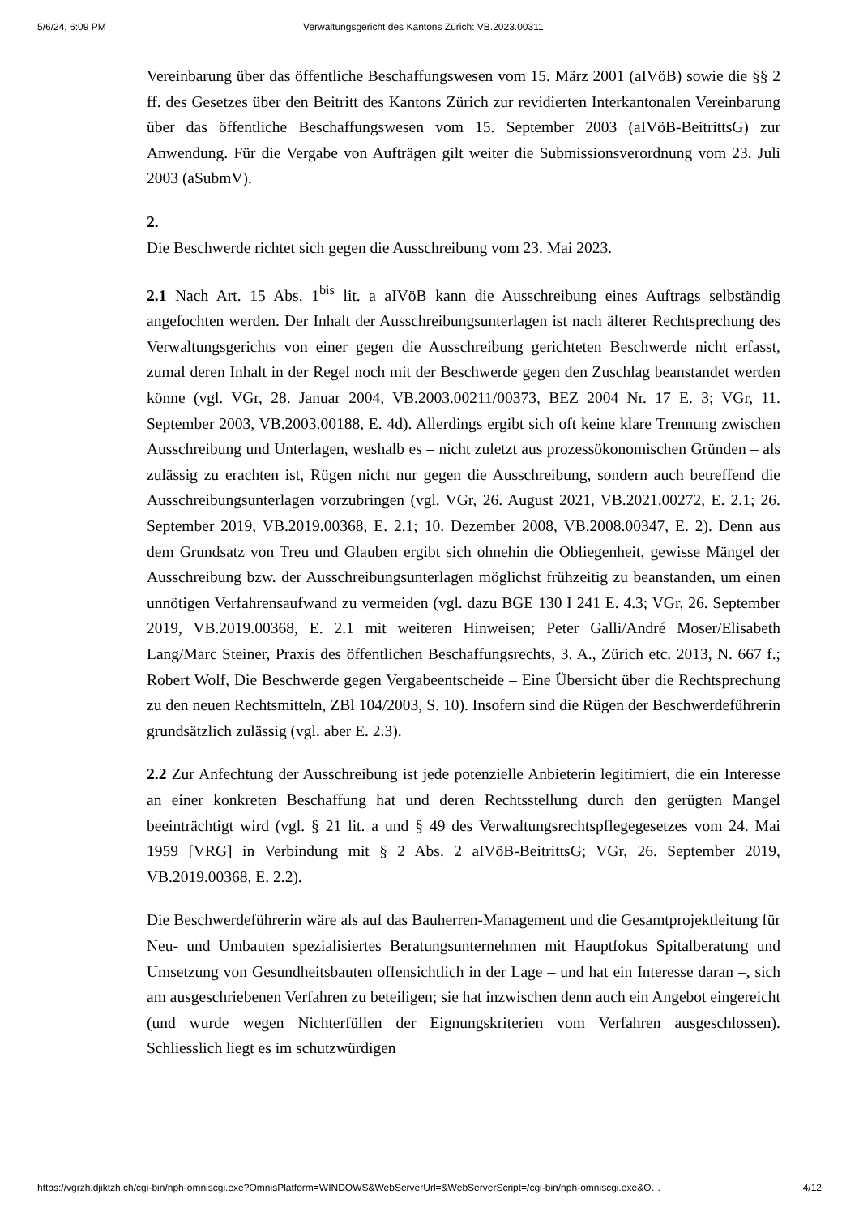5/6/24, 6:09 PM Verwaltungsgericht des Kantons Zürich: VB.2023.00311
Vereinbarung über das öffentliche Beschaffungswesen vom 15. März 2001 (aIVöB) sowie die §§ 2 ff. des Gesetzes über den Beitritt des Kantons Zürich zur revidierten Interkantonalen Vereinbarung über das öffentliche Beschaffungswesen vom 15. September 2003 (aIVöB-BeitrittsG) zur Anwendung. Für die Vergabe von Aufträgen gilt weiter die Submissionsverordnung vom 23. Juli 2003 (aSubmV).
2.
Die Beschwerde richtet sich gegen die Ausschreibung vom 23. Mai 2023.
2.1 Nach Art. 15 Abs. 1<sup>bis</sup> lit. a aIVöB kann die Ausschreibung eines Auftrags selbständig angefochten werden. Der Inhalt der Ausschreibungsunterlagen ist nach älterer Rechtsprechung des Verwaltungsgerichts von einer gegen die Ausschreibung gerichteten Beschwerde nicht erfasst, zumal deren Inhalt in der Regel noch mit der Beschwerde gegen den Zuschlag beanstandet werden könne (vgl. VGr, 28. Januar 2004, VB.2003.00211/00373, BEZ 2004 Nr. 17 E. 3; VGr, 11. September 2003, VB.2003.00188, E. 4d). Allerdings ergibt sich oft keine klare Trennung zwischen Ausschreibung und Unterlagen, weshalb es – nicht zuletzt aus prozessökonomischen Gründen – als zulässig zu erachten ist, Rügen nicht nur gegen die Ausschreibung, sondern auch betreffend die Ausschreibungsunterlagen vorzubringen (vgl. VGr, 26. August 2021, VB.2021.00272, E. 2.1; 26. September 2019, VB.2019.00368, E. 2.1; 10. Dezember 2008, VB.2008.00347, E. 2). Denn aus dem Grundsatz von Treu und Glauben ergibt sich ohnehin die Obliegenheit, gewisse Mängel der Ausschreibung bzw. der Ausschreibungsunterlagen möglichst frühzeitig zu beanstanden, um einen unnötigen Verfahrensaufwand zu vermeiden (vgl. dazu BGE 130 I 241 E. 4.3; VGr, 26. September 2019, VB.2019.00368, E. 2.1 mit weiteren Hinweisen; Peter Galli/André Moser/Elisabeth Lang/Marc Steiner, Praxis des öffentlichen Beschaffungsrechts, 3. A., Zürich etc. 2013, N. 667 f.; Robert Wolf, Die Beschwerde gegen Vergabeentscheide – Eine Übersicht über die Rechtsprechung zu den neuen Rechtsmitteln, ZBl 104/2003, S. 10). Insofern sind die Rügen der Beschwerdeführerin grundsätzlich zulässig (vgl. aber E. 2.3).
2.2 Zur Anfechtung der Ausschreibung ist jede potenzielle Anbieterin legitimiert, die ein Interesse an einer konkreten Beschaffung hat und deren Rechtsstellung durch den gerügten Mangel beeinträchtigt wird (vgl. § 21 lit. a und § 49 des Verwaltungsrechtspflegegesetzes vom 24. Mai 1959 [VRG] in Verbindung mit § 2 Abs. 2 aIVöB-BeitrittsG; VGr, 26. September 2019, VB.2019.00368, E. 2.2).
Die Beschwerdeführerin wäre als auf das Bauherren-Management und die Gesamtprojektleitung für Neu- und Umbauten spezialisiertes Beratungsunternehmen mit Hauptfokus Spitalberatung und Umsetzung von Gesundheitsbauten offensichtlich in der Lage – und hat ein Interesse daran –, sich am ausgeschriebenen Verfahren zu beteiligen; sie hat inzwischen denn auch ein Angebot eingereicht (und wurde wegen Nichterfüllen der Eignungskriterien vom Verfahren ausgeschlossen). Schliesslich liegt es im schutzwürdigen
https://vgrzh.djiktzh.ch/cgi-bin/nph-omniscgi.exe?OmnisPlatform=WINDOWS&WebServerUrl=&WebServerScript=/cgi-bin/nph-omniscgi.exe&O… 4/12